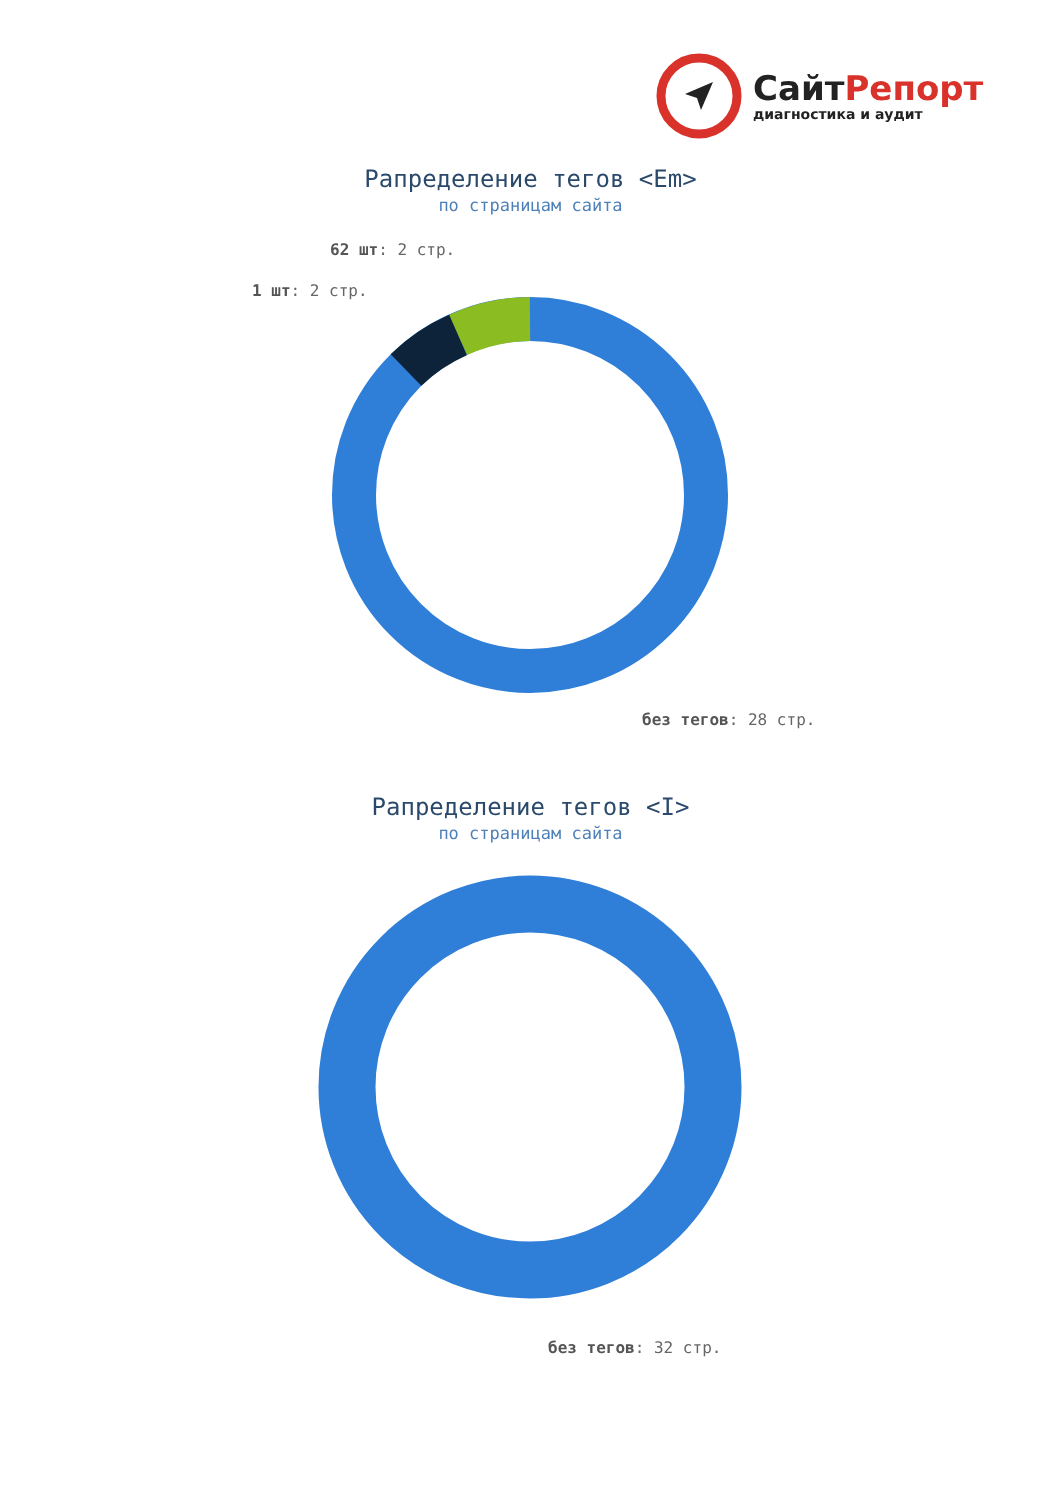СайтРепорт
диагностика и аудит
Рапределение тегов <Em>
по страницам сайта
62 шт: 2 стр.
1 шт: 2 стр.
без тегов: 28 стр.
Рапределение тегов <I>
по страницам сайта
без тегов: 32 стр.